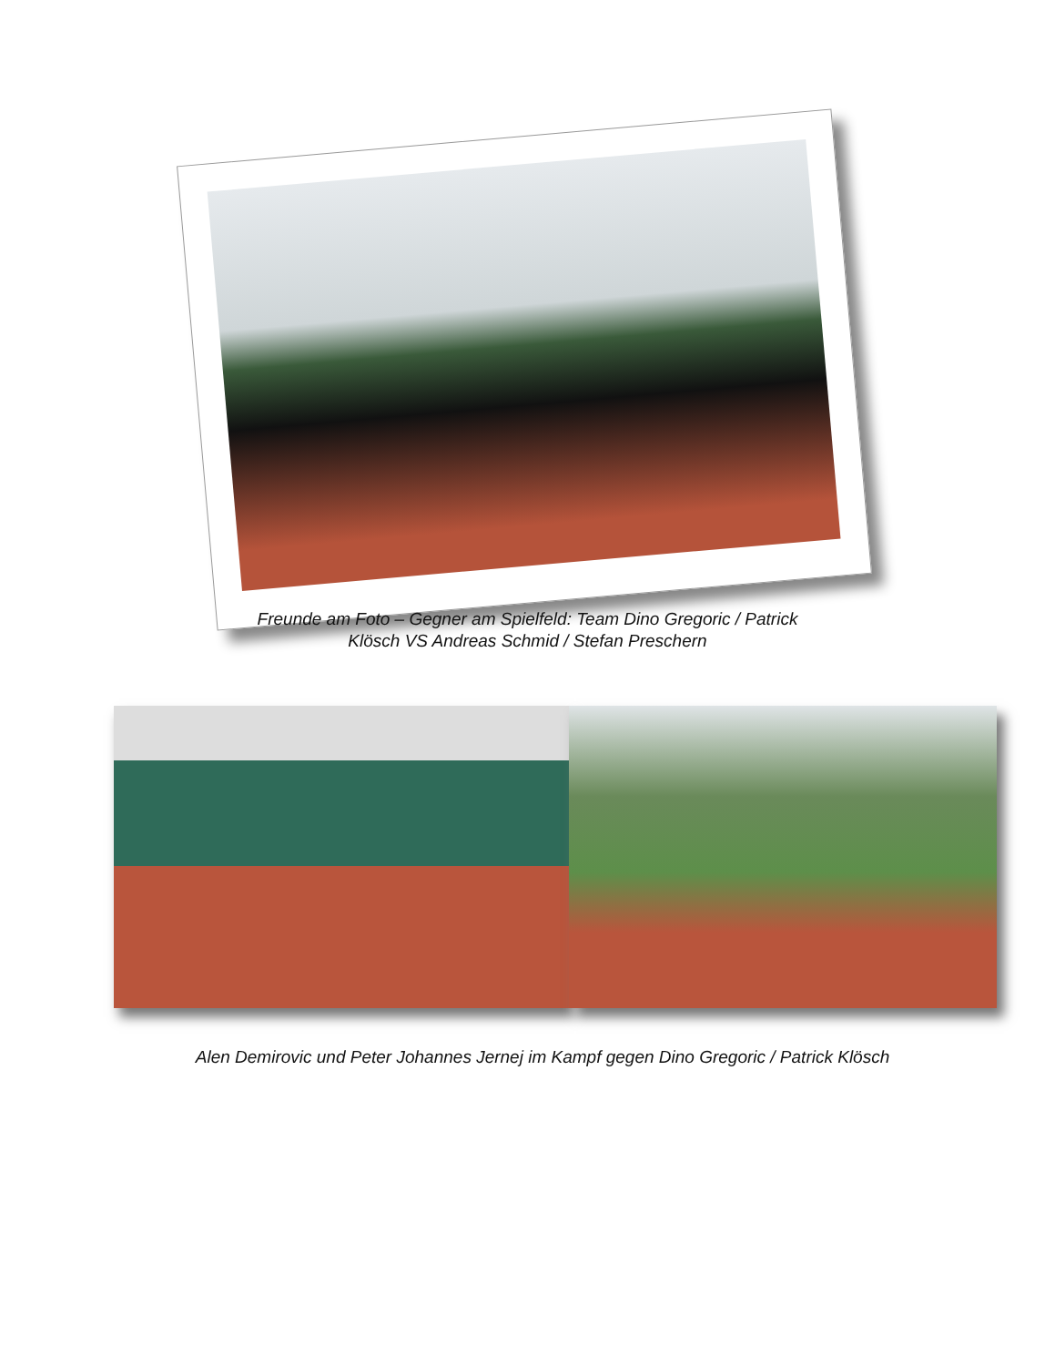Freunde am Foto – Gegner am Spielfeld: Team Dino Gregoric / Patrick
Klösch VS Andreas Schmid / Stefan Preschern
Alen Demirovic und Peter Johannes Jernej im Kampf gegen Dino Gregoric / Patrick Klösch